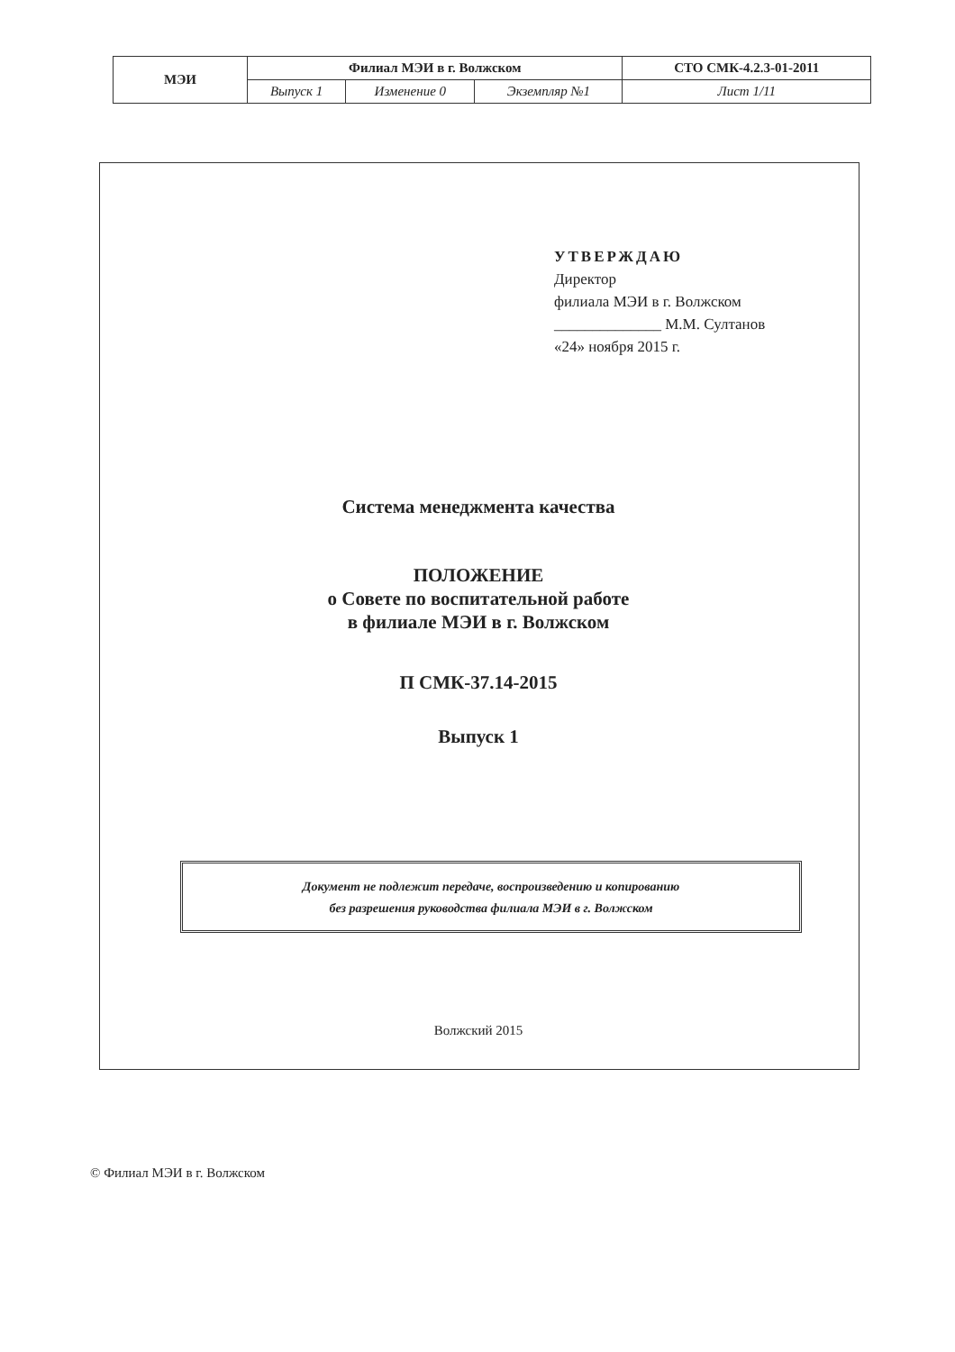| МЭИ | Филиал МЭИ в г. Волжском | | | СТО СМК-4.2.3-01-2011 |
| | Выпуск 1 | Изменение 0 | Экземпляр №1 | Лист 1/11 |
УТВЕРЖДАЮ
Директор
филиала МЭИ в г. Волжском
______________ М.М. Султанов
«24» ноября 2015 г.
Система менеджмента качества
ПОЛОЖЕНИЕ
о Совете по воспитательной работе
в филиале МЭИ в г. Волжском
П СМК-37.14-2015
Выпуск 1
Документ не подлежит передаче, воспроизведению и копированию
без разрешения руководства филиала МЭИ в г. Волжском
Волжский 2015
© Филиал МЭИ в г. Волжском